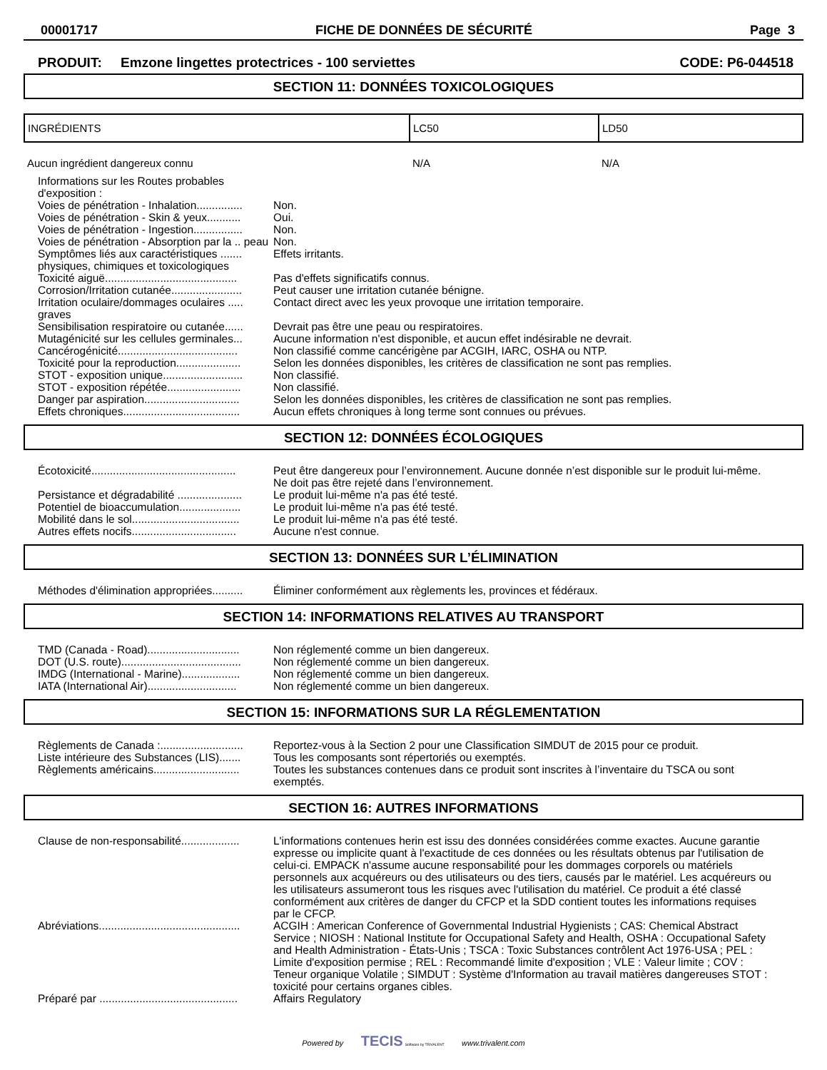00001717 FICHE DE DONNÉES DE SÉCURITÉ Page 3
PRODUIT: Emzone lingettes protectrices - 100 serviettes CODE: P6-044518
SECTION 11: DONNÉES TOXICOLOGIQUES
| INGRÉDIENTS | LC50 | LD50 |
| --- | --- | --- |
| Aucun ingrédient dangereux connu | N/A | N/A |
| Informations sur les Routes probables d'exposition : | |
| Voies de pénétration - Inhalation............... | Non. |
| Voies de pénétration - Skin & yeux........... | Oui. |
| Voies de pénétration - Ingestion................ | Non. |
| Voies de pénétration - Absorption par la .. peau | Non. |
| Symptômes liés aux caractéristiques ....... physiques, chimiques et toxicologiques | Effets irritants. |
| Toxicité aiguë........................................... | Pas d'effets significatifs connus. |
| Corrosion/Irritation cutanée....................... | Peut causer une irritation cutanée bénigne. |
| Irritation oculaire/dommages oculaires ..... graves | Contact direct avec les yeux provoque une irritation temporaire. |
| Sensibilisation respiratoire ou cutanée...... | Devrait pas être une peau ou respiratoires. |
| Mutagénicité sur les cellules germinales... | Aucune information n'est disponible, et aucun effet indésirable ne devrait. |
| Cancérogénicité....................................... | Non classifié comme cancérigène par ACGIH, IARC, OSHA ou NTP. |
| Toxicité pour la reproduction..................... | Selon les données disponibles, les critères de classification ne sont pas remplies. |
| STOT - exposition unique.......................... | Non classifié. |
| STOT - exposition répétée........................ | Non classifié. |
| Danger par aspiration............................... | Selon les données disponibles, les critères de classification ne sont pas remplies. |
| Effets chroniques...................................... | Aucun effets chroniques à long terme sont connues ou prévues. |
SECTION 12: DONNÉES ÉCOLOGIQUES
| Écotoxicité............................................... | Peut être dangereux pour l’environnement. Aucune donnée n’est disponible sur le produit lui-même. Ne doit pas être rejeté dans l’environnement. |
| Persistance et dégradabilité ..................... | Le produit lui-même n'a pas été testé. |
| Potentiel de bioaccumulation.................... | Le produit lui-même n'a pas été testé. |
| Mobilité dans le sol................................... | Le produit lui-même n'a pas été testé. |
| Autres effets nocifs.................................. | Aucune n'est connue. |
SECTION 13: DONNÉES SUR L’ÉLIMINATION
| Méthodes d'élimination appropriées.......... | Éliminer conformément aux règlements les, provinces et fédéraux. |
SECTION 14: INFORMATIONS RELATIVES AU TRANSPORT
| TMD (Canada - Road).............................. | Non réglementé comme un bien dangereux. |
| DOT (U.S. route)....................................... | Non réglementé comme un bien dangereux. |
| IMDG (International - Marine)................... | Non réglementé comme un bien dangereux. |
| IATA (International Air)............................. | Non réglementé comme un bien dangereux. |
SECTION 15: INFORMATIONS SUR LA RÉGLEMENTATION
| Règlements de Canada :........................... | Reportez-vous à la Section 2 pour une Classification SIMDUT de 2015 pour ce produit. |
| Liste intérieure des Substances (LIS)....... | Tous les composants sont répertoriés ou exemptés. |
| Règlements américains............................ | Toutes les substances contenues dans ce produit sont inscrites à l’inventaire du TSCA ou sont exemptés. |
SECTION 16: AUTRES INFORMATIONS
| Clause de non-responsabilité................... | L'informations contenues herin est issu des données considérées comme exactes. Aucune garantie expresse ou implicite quant à l'exactitude de ces données ou les résultats obtenus par l'utilisation de celui-ci. EMPACK n'assume aucune responsabilité pour les dommages corporels ou matériels personnels aux acquéreurs ou des utilisateurs ou des tiers, causés par le matériel. Les acquéreurs ou les utilisateurs assumeront tous les risques avec l'utilisation du matériel. Ce produit a été classé conformément aux critères de danger du CFCP et la SDD contient toutes les informations requises par le CFCP. |
| Abréviations.............................................. | ACGIH : American Conference of Governmental Industrial Hygienists ; CAS: Chemical Abstract Service ; NIOSH : National Institute for Occupational Safety and Health, OSHA : Occupational Safety and Health Administration - États-Unis ; TSCA : Toxic Substances contrôlent Act 1976-USA ; PEL : Limite d'exposition permise ; REL : Recommandé limite d'exposition ; VLE : Valeur limite ; COV : Teneur organique Volatile ; SIMDUT : Système d'Information au travail matières dangereuses STOT : toxicité pour certains organes cibles. |
| Préparé par ............................................. | Affairs Regulatory |
Powered by TECIS Software by TRIVALENT www.trivalent.com